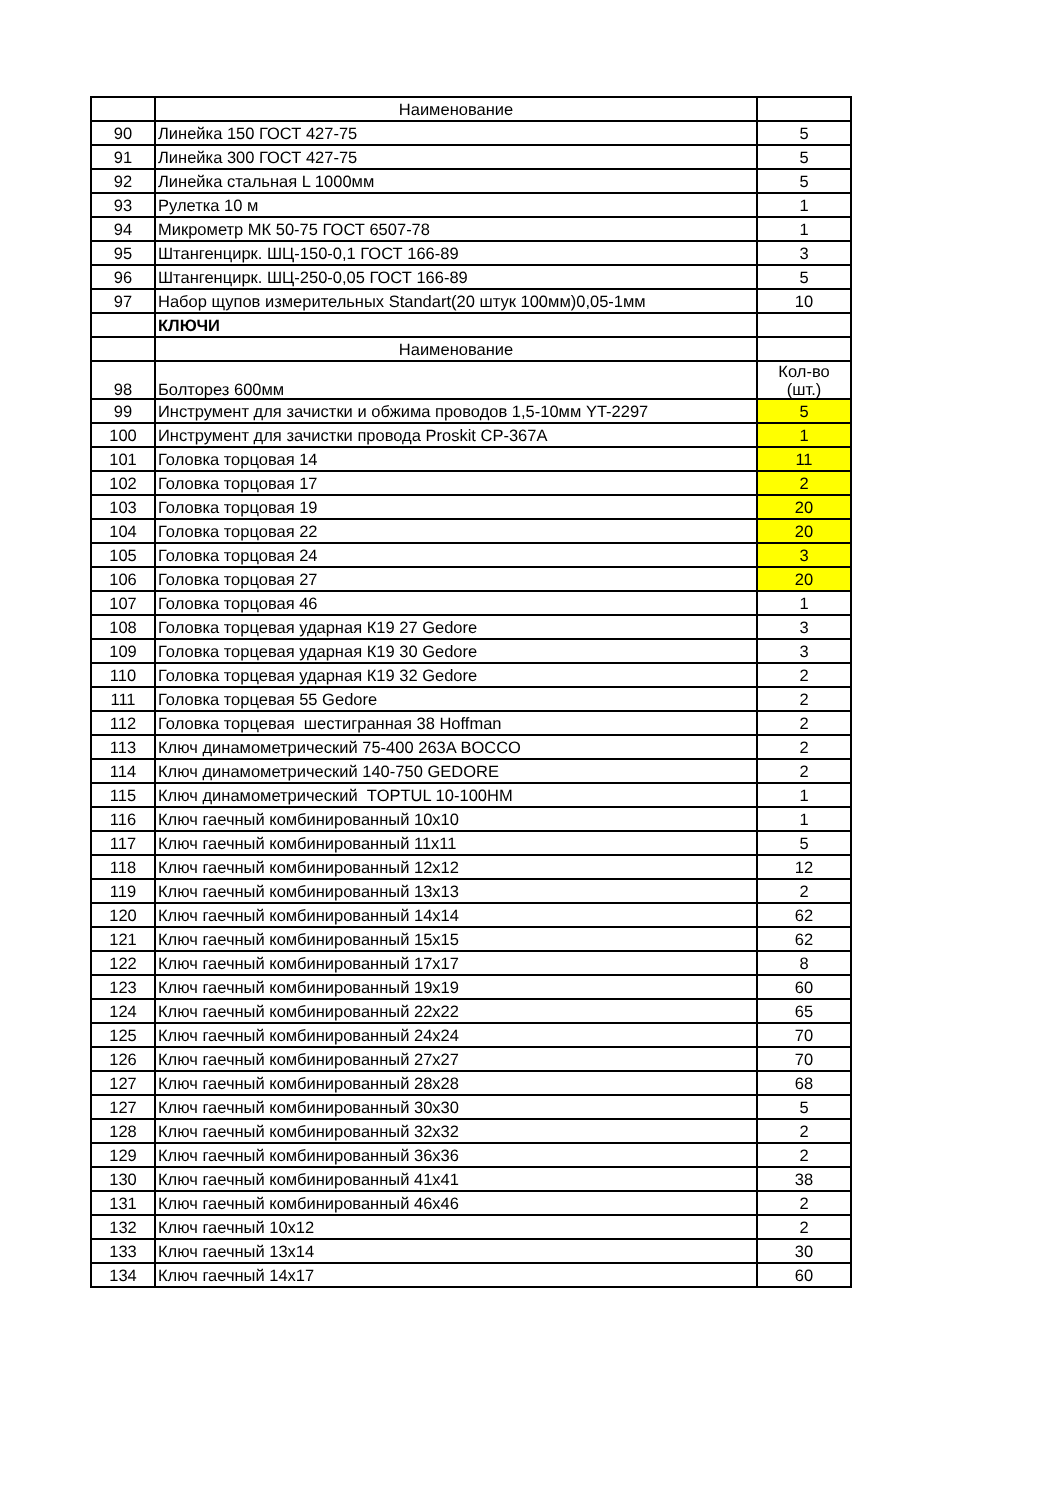| | Наименование | |
| 90 | Линейка 150 ГОСТ 427-75 | 5 |
| 91 | Линейка 300 ГОСТ 427-75 | 5 |
| 92 | Линейка стальная L 1000мм | 5 |
| 93 | Рулетка 10 м | 1 |
| 94 | Микрометр МК 50-75 ГОСТ 6507-78 | 1 |
| 95 | Штангенцирк. ШЦ-150-0,1 ГОСТ 166-89 | 3 |
| 96 | Штангенцирк. ШЦ-250-0,05 ГОСТ 166-89 | 5 |
| 97 | Набор щупов измерительных Standart(20 штук 100мм)0,05-1мм | 10 |
| | КЛЮЧИ | |
| | Наименование | |
| 98 | Болторез 600мм | Кол-во (шт.) |
| 99 | Инструмент для зачистки и обжима проводов 1,5-10мм YT-2297 | 5 |
| 100 | Инструмент для зачистки провода Proskit CP-367A | 1 |
| 101 | Головка торцовая 14 | 11 |
| 102 | Головка торцовая 17 | 2 |
| 103 | Головка торцовая 19 | 20 |
| 104 | Головка торцовая 22 | 20 |
| 105 | Головка торцовая 24 | 3 |
| 106 | Головка торцовая 27 | 20 |
| 107 | Головка торцовая 46 | 1 |
| 108 | Головка торцевая ударная К19 27 Gedore | 3 |
| 109 | Головка торцевая ударная К19 30 Gedore | 3 |
| 110 | Головка торцевая ударная К19 32 Gedore | 2 |
| 111 | Головка торцевая 55 Gedore | 2 |
| 112 | Головка торцевая шестигранная 38 Hoffman | 2 |
| 113 | Ключ динамометрический 75-400 263A BOCCO | 2 |
| 114 | Ключ динамометрический 140-750 GEDORE | 2 |
| 115 | Ключ динамометрический TOPTUL 10-100HM | 1 |
| 116 | Ключ гаечный комбинированный 10х10 | 1 |
| 117 | Ключ гаечный комбинированный 11х11 | 5 |
| 118 | Ключ гаечный комбинированный 12х12 | 12 |
| 119 | Ключ гаечный комбинированный 13х13 | 2 |
| 120 | Ключ гаечный комбинированный 14х14 | 62 |
| 121 | Ключ гаечный комбинированный 15х15 | 62 |
| 122 | Ключ гаечный комбинированный 17х17 | 8 |
| 123 | Ключ гаечный комбинированный 19х19 | 60 |
| 124 | Ключ гаечный комбинированный 22х22 | 65 |
| 125 | Ключ гаечный комбинированный 24х24 | 70 |
| 126 | Ключ гаечный комбинированный 27х27 | 70 |
| 127 | Ключ гаечный комбинированный 28х28 | 68 |
| 127 | Ключ гаечный комбинированный 30х30 | 5 |
| 128 | Ключ гаечный комбинированный 32х32 | 2 |
| 129 | Ключ гаечный комбинированный 36х36 | 2 |
| 130 | Ключ гаечный комбинированный 41х41 | 38 |
| 131 | Ключ гаечный комбинированный 46х46 | 2 |
| 132 | Ключ гаечный 10х12 | 2 |
| 133 | Ключ гаечный 13х14 | 30 |
| 134 | Ключ гаечный 14х17 | 60 |